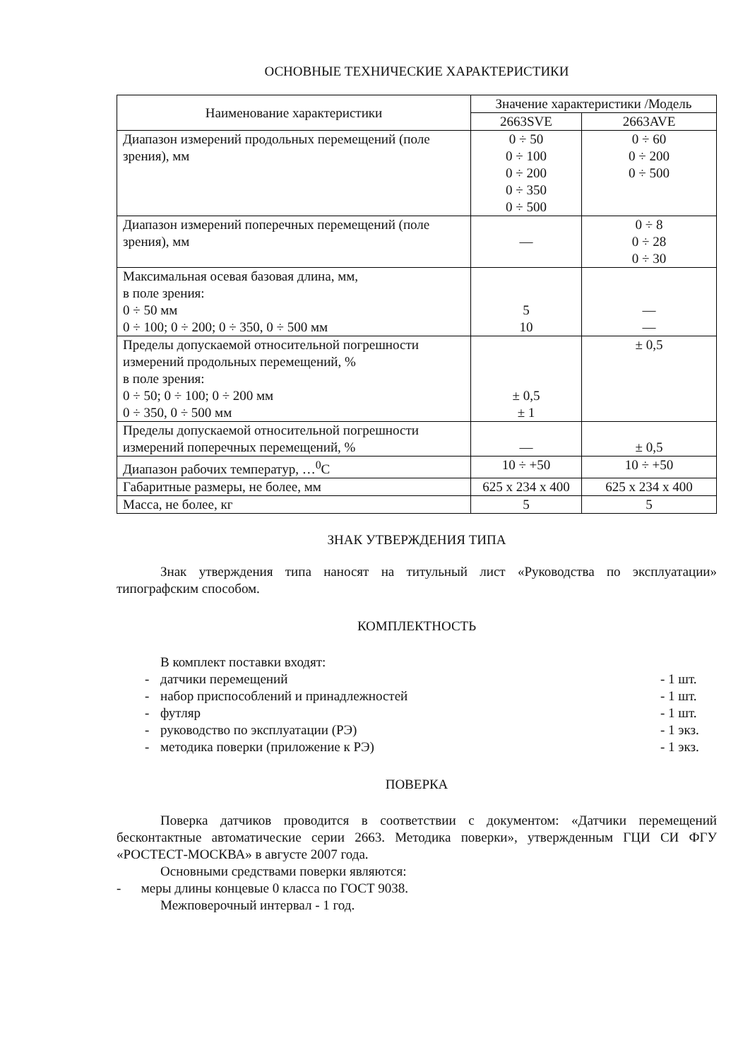ОСНОВНЫЕ ТЕХНИЧЕСКИЕ ХАРАКТЕРИСТИКИ
| Наименование характеристики | Значение характеристики /Модель | |
| --- | --- | --- |
| | 2663SVE | 2663AVE |
| Диапазон измерений продольных перемещений (поле зрения), мм | 0 ÷ 50 0 ÷ 100 0 ÷ 200 0 ÷ 350 0 ÷ 500 | 0 ÷ 60 0 ÷ 200 0 ÷ 500 |
| Диапазон измерений поперечных перемещений (поле зрения), мм | — | 0 ÷ 8 0 ÷ 28 0 ÷ 30 |
| Максимальная осевая базовая длина, мм, в поле зрения: 0 ÷ 50 мм 0 ÷ 100; 0 ÷ 200; 0 ÷ 350, 0 ÷ 500 мм | 5 10 | — — |
| Пределы допускаемой относительной погрешности измерений продольных перемещений, % в поле зрения: 0 ÷ 50; 0 ÷ 100; 0 ÷ 200 мм 0 ÷ 350, 0 ÷ 500 мм | ± 0,5 ± 1 | ± 0,5 |
| Пределы допускаемой относительной погрешности измерений поперечных перемещений, % | — | ± 0,5 |
| Диапазон рабочих температур, …<sup>0</sup>С | 10 ÷ +50 | 10 ÷ +50 |
| Габаритные размеры, не более, мм | 625 х 234 х 400 | 625 х 234 х 400 |
| Масса, не более, кг | 5 | 5 |
ЗНАК УТВЕРЖДЕНИЯ ТИПА
Знак утверждения типа наносят на титульный лист «Руководства по эксплуатации» типографским способом.
КОМПЛЕКТНОСТЬ
В комплект поставки входят:
- датчики перемещений - 1 шт.
- набор приспособлений и принадлежностей - 1 шт.
- футляр - 1 шт.
- руководство по эксплуатации (РЭ) - 1 экз.
- методика поверки (приложение к РЭ) - 1 экз.
ПОВЕРКА
Поверка датчиков проводится в соответствии с документом: «Датчики перемещений бесконтактные автоматические серии 2663. Методика поверки», утвержденным ГЦИ СИ ФГУ «РОСТЕСТ-МОСКВА» в августе 2007 года.
Основными средствами поверки являются:
- меры длины концевые 0 класса по ГОСТ 9038.
Межповерочный интервал - 1 год.